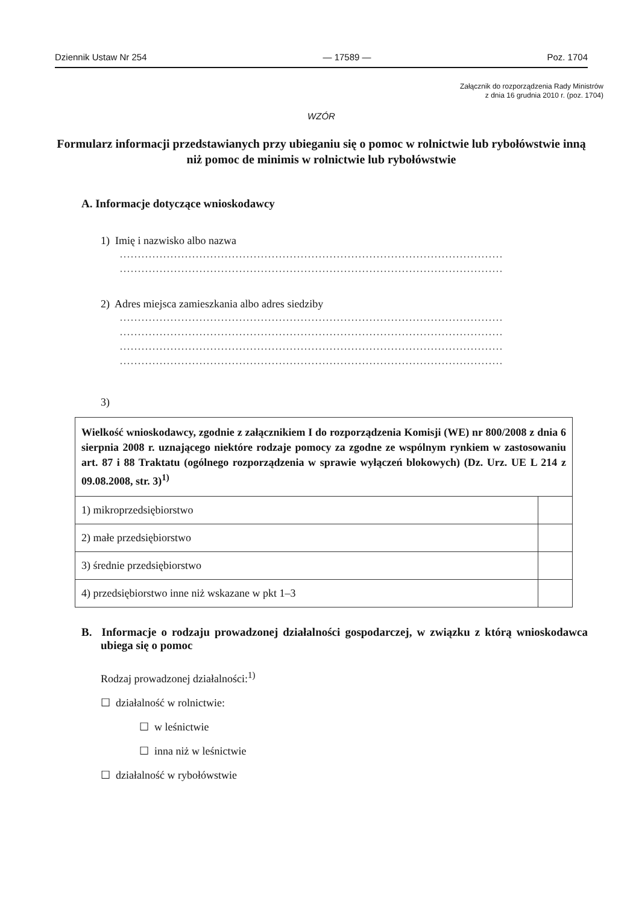Dziennik Ustaw Nr 254 — 17589 — Poz. 1704
Załącznik do rozporządzenia Rady Ministrów
z dnia 16 grudnia 2010 r. (poz. 1704)
WZÓR
Formularz informacji przedstawianych przy ubieganiu się o pomoc w rolnictwie lub rybołówstwie inną niż pomoc de minimis w rolnictwie lub rybołówstwie
A. Informacje dotyczące wnioskodawcy
1) Imię i nazwisko albo nazwa
..........................................................................................................
..........................................................................................................
2) Adres miejsca zamieszkania albo adres siedziby
..........................................................................................................
..........................................................................................................
..........................................................................................................
..........................................................................................................
3)
| Wielkość wnioskodawcy, zgodnie z załącznikiem I do rozporządzenia Komisji (WE) nr 800/2008 z dnia 6 sierpnia 2008 r. uznającego niektóre rodzaje pomocy za zgodne ze wspólnym rynkiem w zastosowaniu art. 87 i 88 Traktatu (ogólnego rozporządzenia w sprawie wyłączeń blokowych) (Dz. Urz. UE L 214 z 09.08.2008, str. 3)<sup>1)</sup> | |
| 1) mikroprzedsiębiorstwo | |
| 2) małe przedsiębiorstwo | |
| 3) średnie przedsiębiorstwo | |
| 4) przedsiębiorstwo inne niż wskazane w pkt 1–3 | |
B. Informacje o rodzaju prowadzonej działalności gospodarczej, w związku z którą wnioskodawca ubiega się o pomoc
Rodzaj prowadzonej działalności:<sup>1)</sup>
☐ działalność w rolnictwie:
☐ w leśnictwie
☐ inna niż w leśnictwie
☐ działalność w rybołówstwie